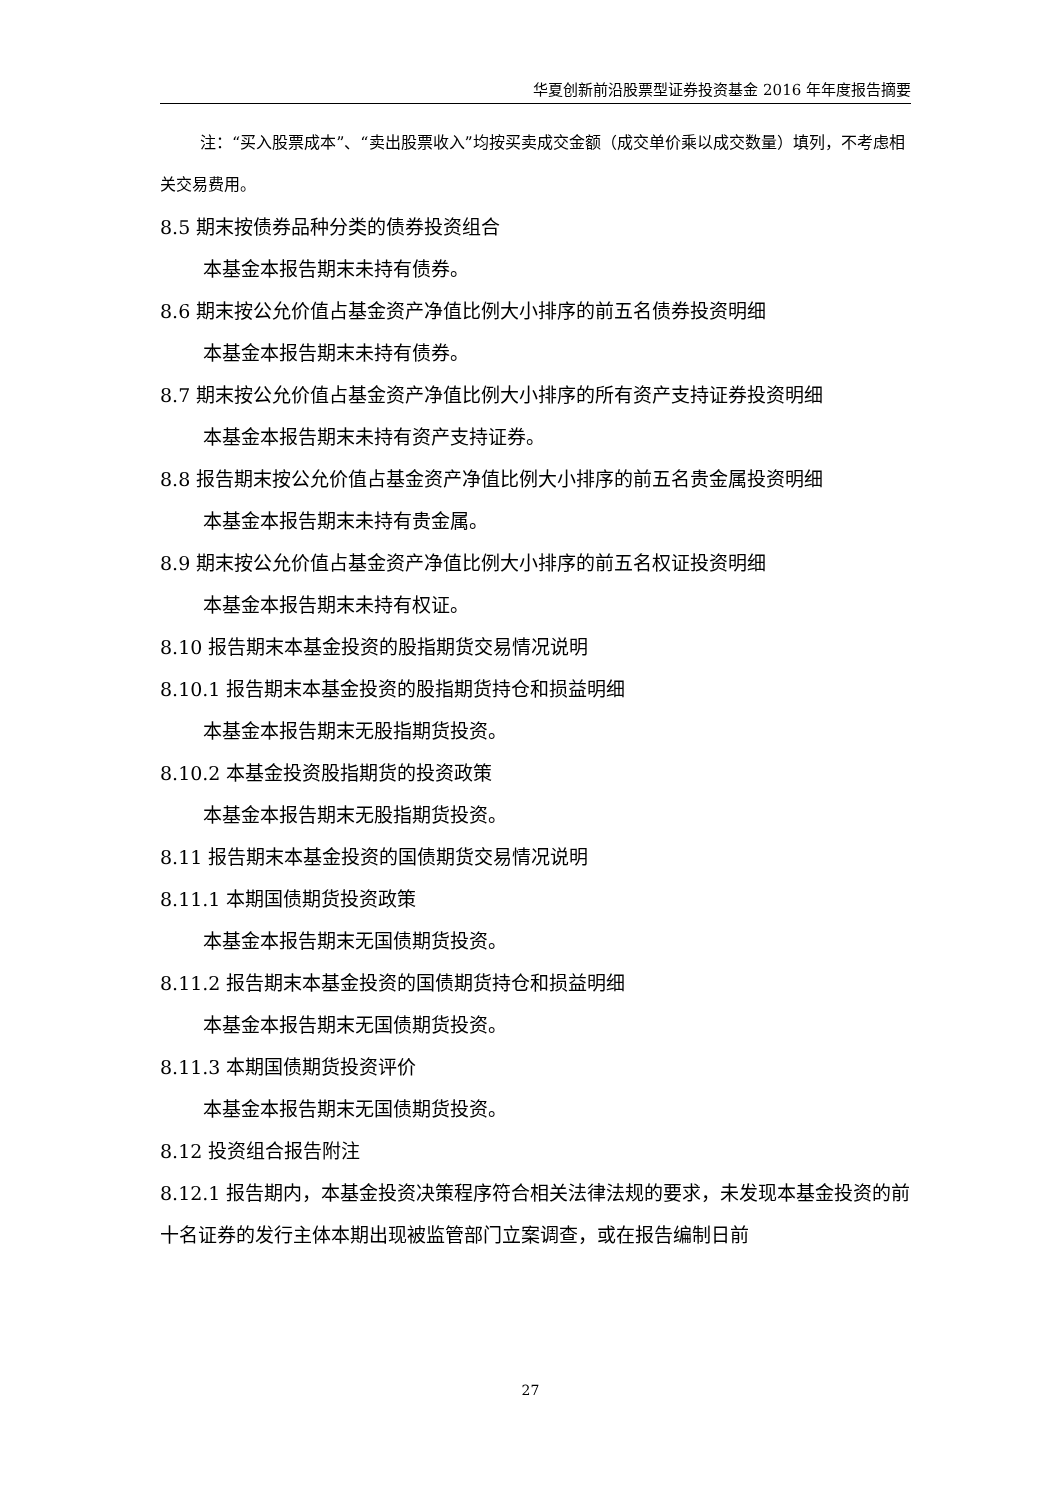华夏创新前沿股票型证券投资基金 2016 年年度报告摘要
注：“买入股票成本”、“卖出股票收入”均按买卖成交金额（成交单价乘以成交数量）填列，不考虑相关交易费用。
8.5 期末按债券品种分类的债券投资组合
本基金本报告期末未持有债券。
8.6 期末按公允价值占基金资产净值比例大小排序的前五名债券投资明细
本基金本报告期末未持有债券。
8.7 期末按公允价值占基金资产净值比例大小排序的所有资产支持证券投资明细
本基金本报告期末未持有资产支持证券。
8.8 报告期末按公允价值占基金资产净值比例大小排序的前五名贵金属投资明细
本基金本报告期末未持有贵金属。
8.9 期末按公允价值占基金资产净值比例大小排序的前五名权证投资明细
本基金本报告期末未持有权证。
8.10 报告期末本基金投资的股指期货交易情况说明
8.10.1 报告期末本基金投资的股指期货持仓和损益明细
本基金本报告期末无股指期货投资。
8.10.2 本基金投资股指期货的投资政策
本基金本报告期末无股指期货投资。
8.11 报告期末本基金投资的国债期货交易情况说明
8.11.1 本期国债期货投资政策
本基金本报告期末无国债期货投资。
8.11.2 报告期末本基金投资的国债期货持仓和损益明细
本基金本报告期末无国债期货投资。
8.11.3 本期国债期货投资评价
本基金本报告期末无国债期货投资。
8.12 投资组合报告附注
8.12.1 报告期内，本基金投资决策程序符合相关法律法规的要求，未发现本基金投资的前十名证券的发行主体本期出现被监管部门立案调查，或在报告编制日前
27